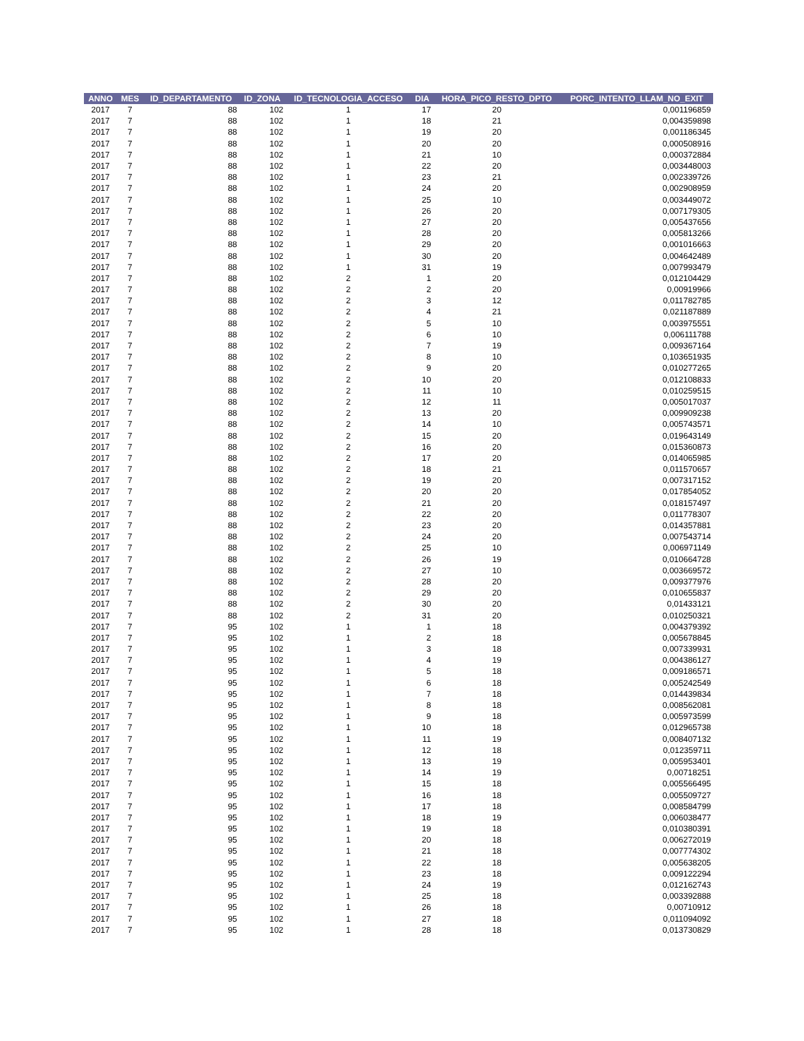| ANNO | MES | ID_DEPARTAMENTO | ID_ZONA | ID_TECNOLOGIA_ACCESO | DIA | HORA_PICO_RESTO_DPTO | PORC_INTENTO_LLAM_NO_EXIT |
| --- | --- | --- | --- | --- | --- | --- | --- |
| 2017 | 7 | 88 | 102 | 1 | 17 | 20 | 0,001196859 |
| 2017 | 7 | 88 | 102 | 1 | 18 | 21 | 0,004359898 |
| 2017 | 7 | 88 | 102 | 1 | 19 | 20 | 0,001186345 |
| 2017 | 7 | 88 | 102 | 1 | 20 | 20 | 0,000508916 |
| 2017 | 7 | 88 | 102 | 1 | 21 | 10 | 0,000372884 |
| 2017 | 7 | 88 | 102 | 1 | 22 | 20 | 0,003448003 |
| 2017 | 7 | 88 | 102 | 1 | 23 | 21 | 0,002339726 |
| 2017 | 7 | 88 | 102 | 1 | 24 | 20 | 0,002908959 |
| 2017 | 7 | 88 | 102 | 1 | 25 | 10 | 0,003449072 |
| 2017 | 7 | 88 | 102 | 1 | 26 | 20 | 0,007179305 |
| 2017 | 7 | 88 | 102 | 1 | 27 | 20 | 0,005437656 |
| 2017 | 7 | 88 | 102 | 1 | 28 | 20 | 0,005813266 |
| 2017 | 7 | 88 | 102 | 1 | 29 | 20 | 0,001016663 |
| 2017 | 7 | 88 | 102 | 1 | 30 | 20 | 0,004642489 |
| 2017 | 7 | 88 | 102 | 1 | 31 | 19 | 0,007993479 |
| 2017 | 7 | 88 | 102 | 2 | 1 | 20 | 0,012104429 |
| 2017 | 7 | 88 | 102 | 2 | 2 | 20 | 0,00919966 |
| 2017 | 7 | 88 | 102 | 2 | 3 | 12 | 0,011782785 |
| 2017 | 7 | 88 | 102 | 2 | 4 | 21 | 0,021187889 |
| 2017 | 7 | 88 | 102 | 2 | 5 | 10 | 0,003975551 |
| 2017 | 7 | 88 | 102 | 2 | 6 | 10 | 0,006111788 |
| 2017 | 7 | 88 | 102 | 2 | 7 | 19 | 0,009367164 |
| 2017 | 7 | 88 | 102 | 2 | 8 | 10 | 0,103651935 |
| 2017 | 7 | 88 | 102 | 2 | 9 | 20 | 0,010277265 |
| 2017 | 7 | 88 | 102 | 2 | 10 | 20 | 0,012108833 |
| 2017 | 7 | 88 | 102 | 2 | 11 | 10 | 0,010259515 |
| 2017 | 7 | 88 | 102 | 2 | 12 | 11 | 0,005017037 |
| 2017 | 7 | 88 | 102 | 2 | 13 | 20 | 0,009909238 |
| 2017 | 7 | 88 | 102 | 2 | 14 | 10 | 0,005743571 |
| 2017 | 7 | 88 | 102 | 2 | 15 | 20 | 0,019643149 |
| 2017 | 7 | 88 | 102 | 2 | 16 | 20 | 0,015360873 |
| 2017 | 7 | 88 | 102 | 2 | 17 | 20 | 0,014065985 |
| 2017 | 7 | 88 | 102 | 2 | 18 | 21 | 0,011570657 |
| 2017 | 7 | 88 | 102 | 2 | 19 | 20 | 0,007317152 |
| 2017 | 7 | 88 | 102 | 2 | 20 | 20 | 0,017854052 |
| 2017 | 7 | 88 | 102 | 2 | 21 | 20 | 0,018157497 |
| 2017 | 7 | 88 | 102 | 2 | 22 | 20 | 0,011778307 |
| 2017 | 7 | 88 | 102 | 2 | 23 | 20 | 0,014357881 |
| 2017 | 7 | 88 | 102 | 2 | 24 | 20 | 0,007543714 |
| 2017 | 7 | 88 | 102 | 2 | 25 | 10 | 0,006971149 |
| 2017 | 7 | 88 | 102 | 2 | 26 | 19 | 0,010664728 |
| 2017 | 7 | 88 | 102 | 2 | 27 | 10 | 0,003669572 |
| 2017 | 7 | 88 | 102 | 2 | 28 | 20 | 0,009377976 |
| 2017 | 7 | 88 | 102 | 2 | 29 | 20 | 0,010655837 |
| 2017 | 7 | 88 | 102 | 2 | 30 | 20 | 0,01433121 |
| 2017 | 7 | 88 | 102 | 2 | 31 | 20 | 0,010250321 |
| 2017 | 7 | 95 | 102 | 1 | 1 | 18 | 0,004379392 |
| 2017 | 7 | 95 | 102 | 1 | 2 | 18 | 0,005678845 |
| 2017 | 7 | 95 | 102 | 1 | 3 | 18 | 0,007339931 |
| 2017 | 7 | 95 | 102 | 1 | 4 | 19 | 0,004386127 |
| 2017 | 7 | 95 | 102 | 1 | 5 | 18 | 0,009186571 |
| 2017 | 7 | 95 | 102 | 1 | 6 | 18 | 0,005242549 |
| 2017 | 7 | 95 | 102 | 1 | 7 | 18 | 0,014439834 |
| 2017 | 7 | 95 | 102 | 1 | 8 | 18 | 0,008562081 |
| 2017 | 7 | 95 | 102 | 1 | 9 | 18 | 0,005973599 |
| 2017 | 7 | 95 | 102 | 1 | 10 | 18 | 0,012965738 |
| 2017 | 7 | 95 | 102 | 1 | 11 | 19 | 0,008407132 |
| 2017 | 7 | 95 | 102 | 1 | 12 | 18 | 0,012359711 |
| 2017 | 7 | 95 | 102 | 1 | 13 | 19 | 0,005953401 |
| 2017 | 7 | 95 | 102 | 1 | 14 | 19 | 0,00718251 |
| 2017 | 7 | 95 | 102 | 1 | 15 | 18 | 0,005566495 |
| 2017 | 7 | 95 | 102 | 1 | 16 | 18 | 0,005509727 |
| 2017 | 7 | 95 | 102 | 1 | 17 | 18 | 0,008584799 |
| 2017 | 7 | 95 | 102 | 1 | 18 | 19 | 0,006038477 |
| 2017 | 7 | 95 | 102 | 1 | 19 | 18 | 0,010380391 |
| 2017 | 7 | 95 | 102 | 1 | 20 | 18 | 0,006272019 |
| 2017 | 7 | 95 | 102 | 1 | 21 | 18 | 0,007774302 |
| 2017 | 7 | 95 | 102 | 1 | 22 | 18 | 0,005638205 |
| 2017 | 7 | 95 | 102 | 1 | 23 | 18 | 0,009122294 |
| 2017 | 7 | 95 | 102 | 1 | 24 | 19 | 0,012162743 |
| 2017 | 7 | 95 | 102 | 1 | 25 | 18 | 0,003392888 |
| 2017 | 7 | 95 | 102 | 1 | 26 | 18 | 0,00710912 |
| 2017 | 7 | 95 | 102 | 1 | 27 | 18 | 0,011094092 |
| 2017 | 7 | 95 | 102 | 1 | 28 | 18 | 0,013730829 |